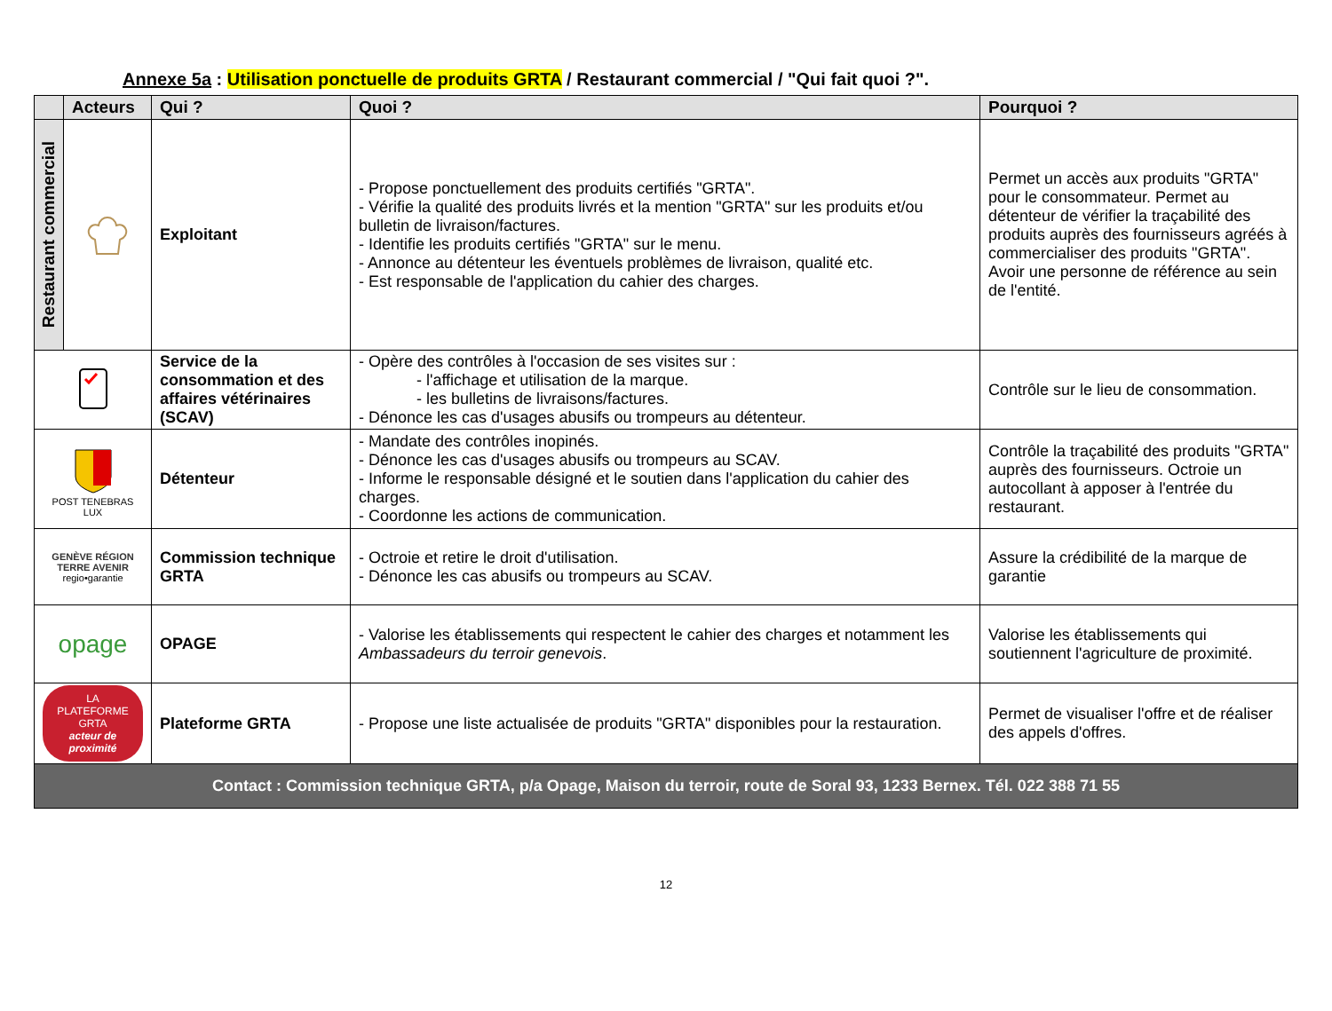Annexe 5a : Utilisation ponctuelle de produits GRTA / Restaurant commercial / "Qui fait quoi ?".
| | Acteurs | Qui ? | Quoi ? | Pourquoi ? |
| --- | --- | --- | --- | --- |
| Restaurant commercial | | Exploitant | - Propose ponctuellement des produits certifiés "GRTA". - Vérifie la qualité des produits livrés et la mention "GRTA" sur les produits et/ou bulletin de livraison/factures. - Identifie les produits certifiés "GRTA" sur le menu. - Annonce au détenteur les éventuels problèmes de livraison, qualité etc. - Est responsable de l'application du cahier des charges. | Permet un accès aux produits "GRTA" pour le consommateur. Permet au détenteur de vérifier la traçabilité des produits auprès des fournisseurs agréés à commercialiser des produits "GRTA". Avoir une personne de référence au sein de l'entité. |
| | | Service de la consommation et des affaires vétérinaires (SCAV) | - Opère des contrôles à l'occasion de ses visites sur : - l'affichage et utilisation de la marque. - les bulletins de livraisons/factures. - Dénonce les cas d'usages abusifs ou trompeurs au détenteur. | Contrôle sur le lieu de consommation. |
| POST TENEBRAS LUX | | Détenteur | - Mandate des contrôles inopinés. - Dénonce les cas d'usages abusifs ou trompeurs au SCAV. - Informe le responsable désigné et le soutien dans l'application du cahier des charges. - Coordonne les actions de communication. | Contrôle la traçabilité des produits "GRTA" auprès des fournisseurs. Octroie un autocollant à apposer à l'entrée du restaurant. |
| GENÈVE RÉGION TERRE AVENIR regio•garantie | | Commission technique GRTA | - Octroie et retire le droit d'utilisation. - Dénonce les cas abusifs ou trompeurs au SCAV. | Assure la crédibilité de la marque de garantie |
| opage | | OPAGE | - Valorise les établissements qui respectent le cahier des charges et notamment les Ambassadeurs du terroir genevois . | Valorise les établissements qui soutiennent l'agriculture de proximité. |
| LA PLATEFORME GRTA acteur de proximité | | Plateforme GRTA | - Propose une liste actualisée de produits "GRTA" disponibles pour la restauration. | Permet de visualiser l'offre et de réaliser des appels d'offres. |
| Contact : Commission technique GRTA, p/a Opage, Maison du terroir, route de Soral 93, 1233 Bernex. Tél. 022 388 71 55 | | | | |
12